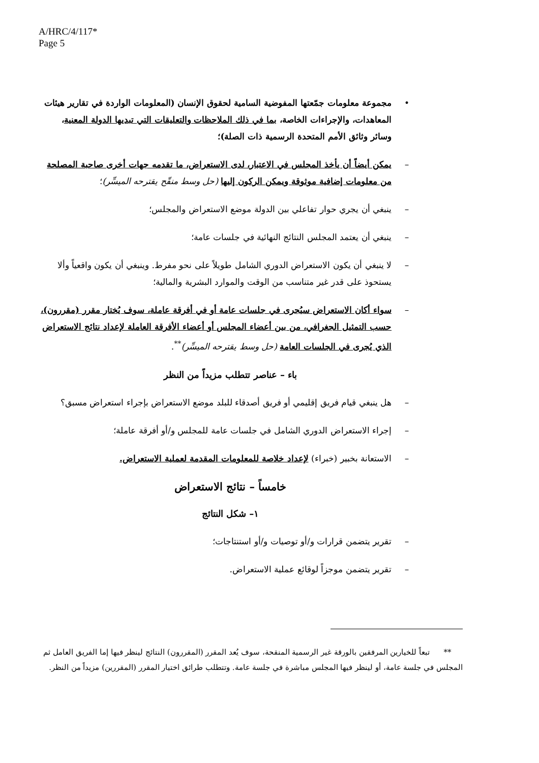A/HRC/4/117*
Page 5
• مجموعة معلومات جمّعتها المفوضية السامية لحقوق الإنسان (المعلومات الواردة في تقارير هيئات المعاهدات، والإجراءات الخاصة، بما في ذلك الملاحظات والتعليقات التي تبديها الدولة المعنية، وسائر وثائق الأمم المتحدة الرسمية ذات الصلة)؛
– يمكن أيضاً أن يأخذ المجلس في الاعتبار، لدى الاستعراض، ما تقدمه جهات أخرى صاحبة المصلحة من معلومات إضافية موثوقة ويمكن الركون إليها (حل وسط منقّح يقترحه الميسِّر)؛
– ينبغي أن يجري حوار تفاعلي بين الدولة موضع الاستعراض والمجلس؛
– ينبغي أن يعتمد المجلس النتائج النهائية في جلسات عامة؛
– لا ينبغي أن يكون الاستعراض الدوري الشامل طويلاً على نحو مفرط. وينبغي أن يكون واقعياً وألا يستحوذ على قدر غير متناسب من الوقت والموارد البشرية والمالية؛
– سواء أكان الاستعراض سيُجرى في جلسات عامة أو في أفرقة عاملة، سوف يُختار مقرر (مقررون)، حسب التمثيل الجغرافي، من بين أعضاء المجلس أو أعضاء الأفرقة العاملة لإعداد نتائج الاستعراض الذي يُجرى في الجلسات العامة (حل وسط يقترحه الميسِّر)<sup>**</sup>.
باء – عناصر تتطلب مزيداً من النظر
– هل ينبغي قيام فريق إقليمي أو فريق أصدقاء للبلد موضع الاستعراض بإجراء استعراض مسبق؟
– إجراء الاستعراض الدوري الشامل في جلسات عامة للمجلس و/أو أفرقة عاملة؛
– الاستعانة بخبير (خبراء) لإعداد خلاصة للمعلومات المقدمة لعملية الاستعراض.
خامساً – نتائج الاستعراض
١– شكل النتائج
– تقرير يتضمن قرارات و/أو توصيات و/أو استنتاجات؛
– تقرير يتضمن موجزاً لوقائع عملية الاستعراض.
** تبعاً للخيارين المرفقين بالورقة غير الرسمية المنقحة، سوف يُعد المقرر (المقررون) النتائج لينظر فيها إما الفريق العامل ثم المجلس في جلسة عامة، أو لينظر فيها المجلس مباشرة في جلسة عامة. وتتطلب طرائق اختيار المقرر (المقررين) مزيداً من النظر.